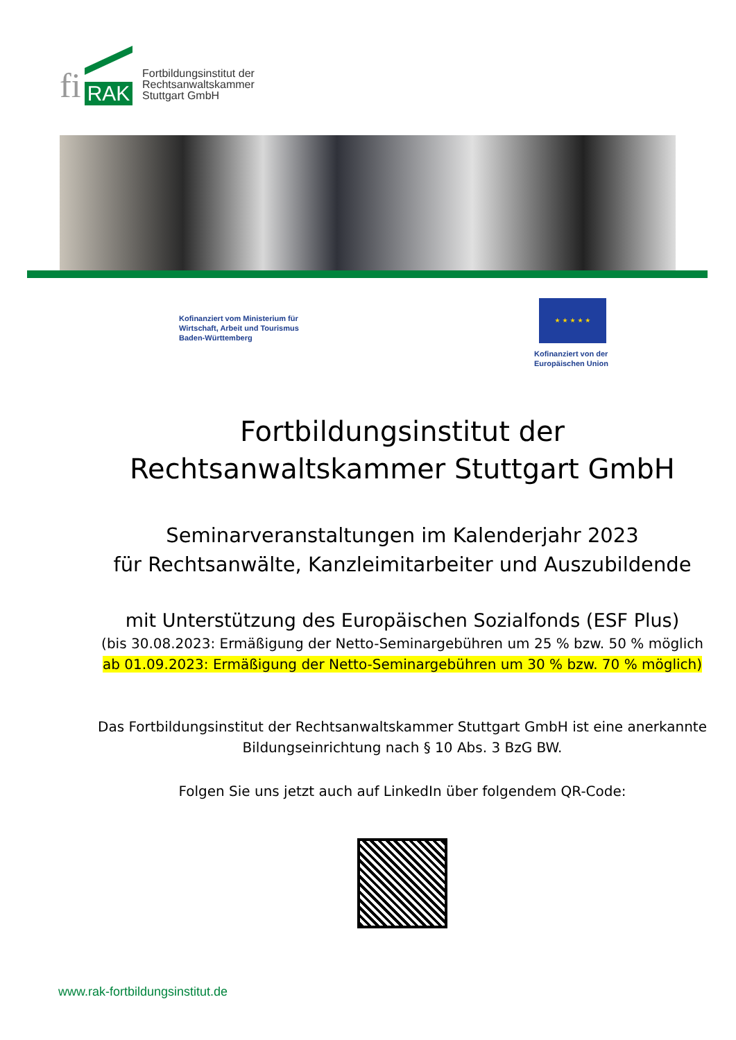fi RAK
Fortbildungsinstitut der
Rechtsanwaltskammer
Stuttgart GmbH
Kofinanziert vom Ministerium für
Wirtschaft, Arbeit und Tourismus
Baden-Württemberg
★ ★ ★ ★ ★
Kofinanziert von der
Europäischen Union
Fortbildungsinstitut der
Rechtsanwaltskammer Stuttgart GmbH
Seminarveranstaltungen im Kalenderjahr 2023
für Rechtsanwälte, Kanzleimitarbeiter und Auszubildende
mit Unterstützung des Europäischen Sozialfonds (ESF Plus)
(bis 30.08.2023: Ermäßigung der Netto-Seminargebühren um 25 % bzw. 50 % möglich
ab 01.09.2023: Ermäßigung der Netto-Seminargebühren um 30 % bzw. 70 % möglich)
Das Fortbildungsinstitut der Rechtsanwaltskammer Stuttgart GmbH ist eine anerkannte Bildungseinrichtung nach § 10 Abs. 3 BzG BW.
Folgen Sie uns jetzt auch auf LinkedIn über folgendem QR-Code:
www.rak-fortbildungsinstitut.de